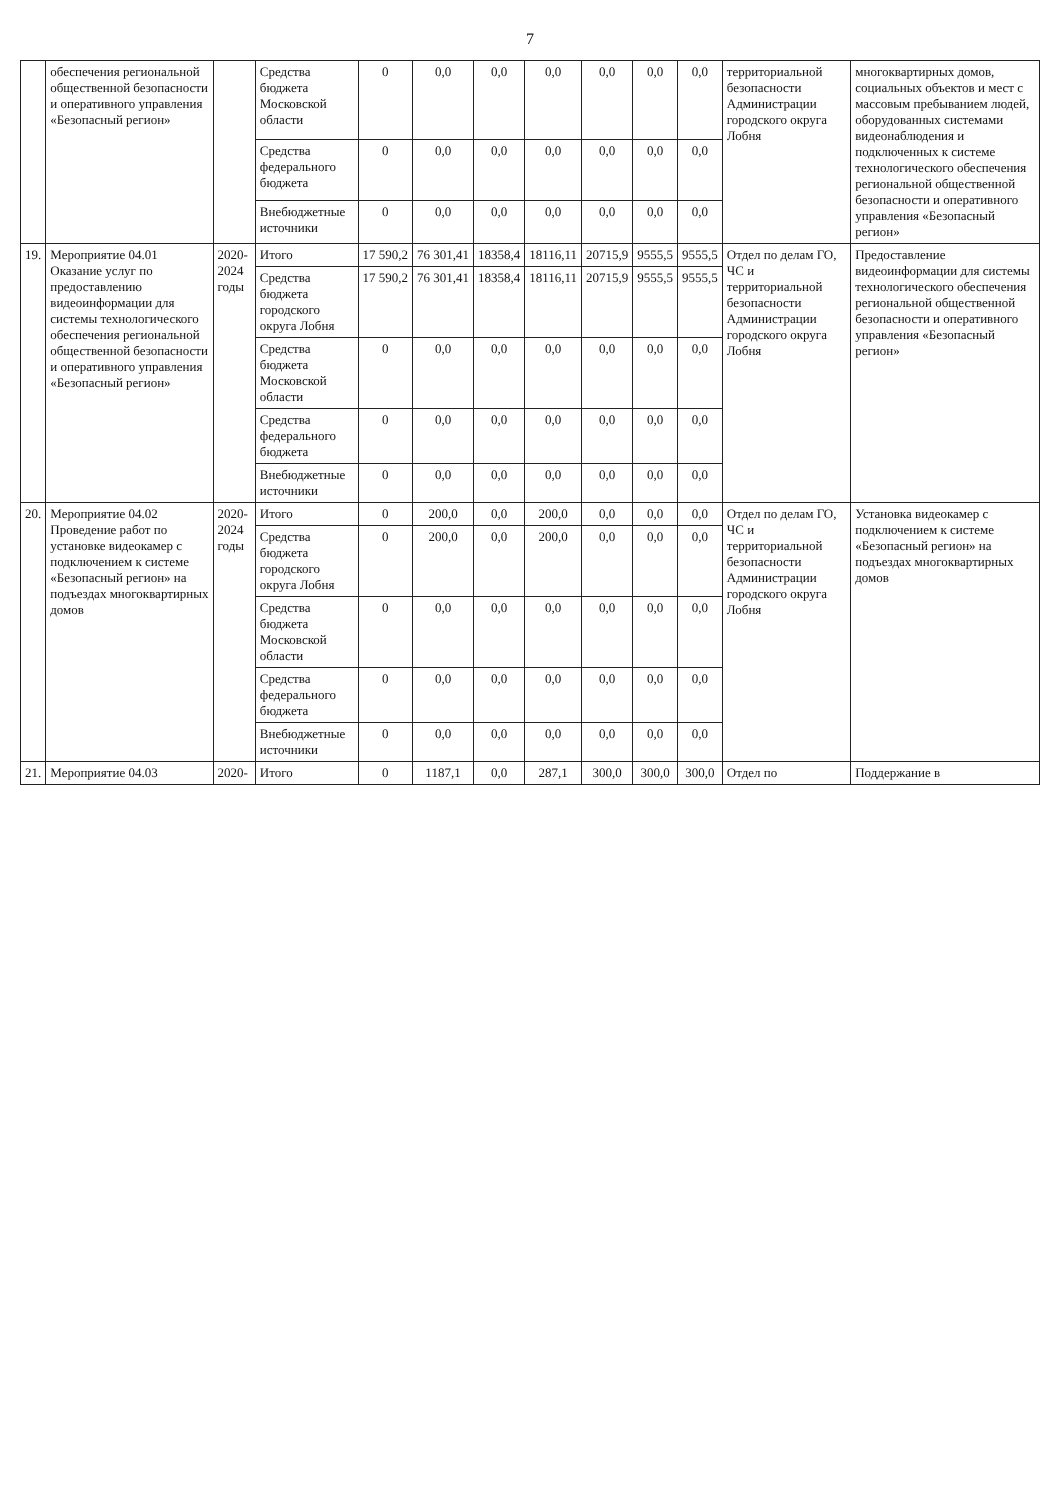7
| | обеспечения региональной общественной безопасности и оперативного управления «Безопасный регион» | | Средства бюджета Московской области | 0 | 0,0 | 0,0 | 0,0 | 0,0 | 0,0 | 0,0 | территориальной безопасности Администрации городского округа Лобня | многоквартирных домов, социальных объектов и мест с массовым пребыванием людей, оборудованных системами видеонаблюдения и подключенных к системе технологического обеспечения региональной общественной безопасности и оперативного управления «Безопасный регион» |
| | | | Средства федерального бюджета | 0 | 0,0 | 0,0 | 0,0 | 0,0 | 0,0 | 0,0 | | |
| | | | Внебюджетные источники | 0 | 0,0 | 0,0 | 0,0 | 0,0 | 0,0 | 0,0 | | |
| 19. | Мероприятие 04.01 Оказание услуг по предоставлению видеоинформации для системы технологического обеспечения региональной общественной безопасности и оперативного управления «Безопасный регион» | 2020-2024 годы | Итого | 17 590,2 | 76 301,41 | 18358,4 | 18116,11 | 20715,9 | 9555,5 | 9555,5 | Отдел по делам ГО, ЧС и территориальной безопасности Администрации городского округа Лобня | Предоставление видеоинформации для системы технологического обеспечения региональной общественной безопасности и оперативного управления «Безопасный регион» |
| | | | Средства бюджета городского округа Лобня | 17 590,2 | 76 301,41 | 18358,4 | 18116,11 | 20715,9 | 9555,5 | 9555,5 | | |
| | | | Средства бюджета Московской области | 0 | 0,0 | 0,0 | 0,0 | 0,0 | 0,0 | 0,0 | | |
| | | | Средства федерального бюджета | 0 | 0,0 | 0,0 | 0,0 | 0,0 | 0,0 | 0,0 | | |
| | | | Внебюджетные источники | 0 | 0,0 | 0,0 | 0,0 | 0,0 | 0,0 | 0,0 | | |
| 20. | Мероприятие 04.02 Проведение работ по установке видеокамер с подключением к системе «Безопасный регион» на подъездах многоквартирных домов | 2020-2024 годы | Итого | 0 | 200,0 | 0,0 | 200,0 | 0,0 | 0,0 | 0,0 | Отдел по делам ГО, ЧС и территориальной безопасности Администрации городского округа Лобня | Установка видеокамер с подключением к системе «Безопасный регион» на подъездах многоквартирных домов |
| | | | Средства бюджета городского округа Лобня | 0 | 200,0 | 0,0 | 200,0 | 0,0 | 0,0 | 0,0 | | |
| | | | Средства бюджета Московской области | 0 | 0,0 | 0,0 | 0,0 | 0,0 | 0,0 | 0,0 | | |
| | | | Средства федерального бюджета | 0 | 0,0 | 0,0 | 0,0 | 0,0 | 0,0 | 0,0 | | |
| | | | Внебюджетные источники | 0 | 0,0 | 0,0 | 0,0 | 0,0 | 0,0 | 0,0 | | |
| 21. | Мероприятие 04.03 | 2020- | Итого | 0 | 1187,1 | 0,0 | 287,1 | 300,0 | 300,0 | 300,0 | Отдел по | Поддержание в |